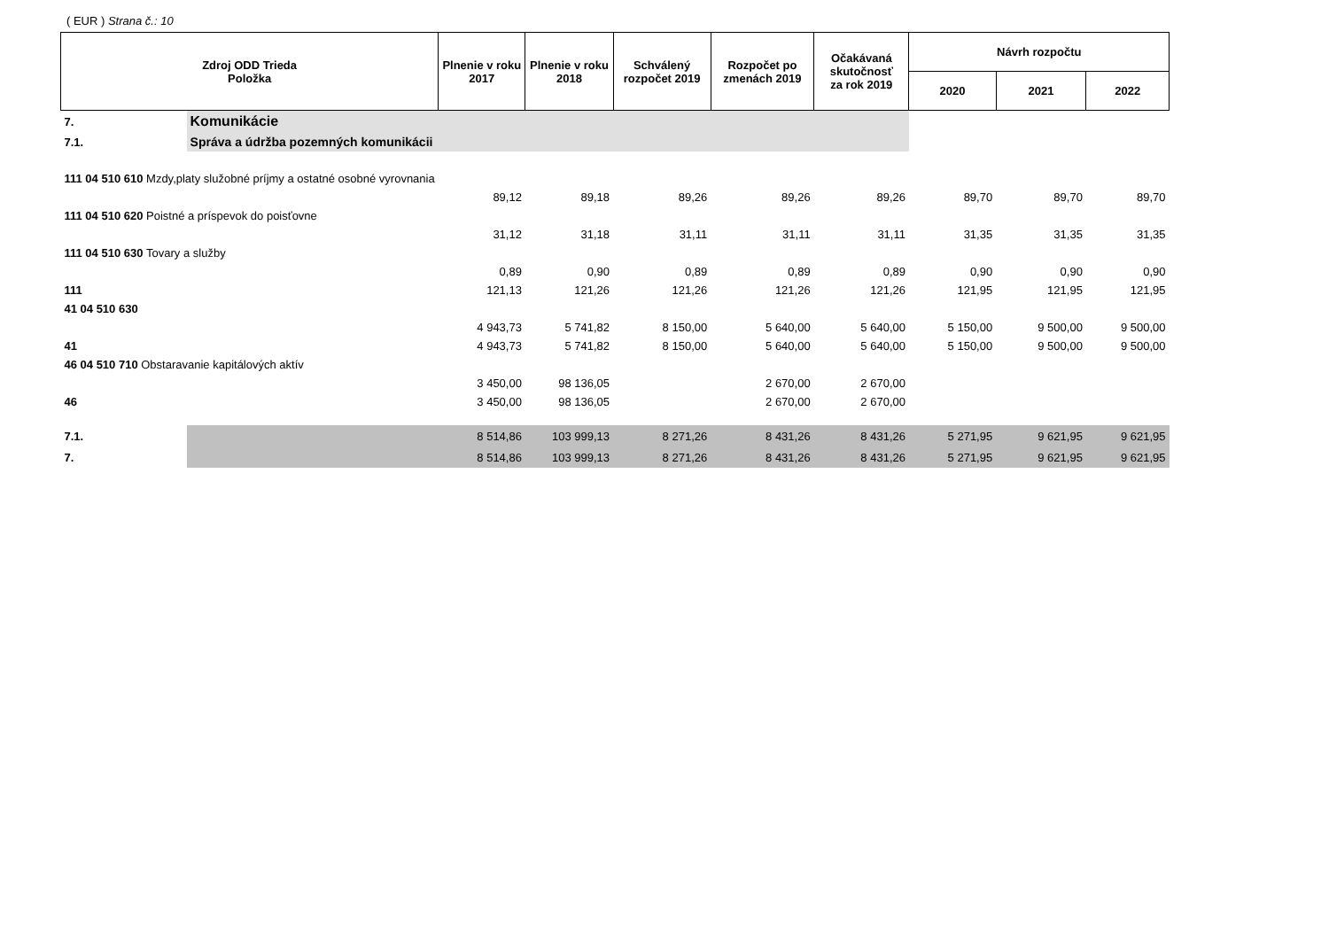( EUR ) Strana č.: 10
| Zdroj ODD Trieda Položka | | Plnenie v roku 2017 | Plnenie v roku 2018 | Schválený rozpočet 2019 | Rozpočet po zmenách 2019 | Očakávaná skutočnosť za rok 2019 | Návrh rozpočtu | | |
| --- | --- | --- | --- | --- | --- | --- | --- | --- | --- |
| | | | | | | | 2020 | 2021 | 2022 |
| 7. | Komunikácie | | | | | | | | |
| 7.1. | Správa a údržba pozemných komunikácii | | | | | | | | |
| 111 04 510 610 Mzdy,platy služobné príjmy a ostatné osobné vyrovnania | | | | | | | | | |
| | | 89,12 | 89,18 | 89,26 | 89,26 | 89,26 | 89,70 | 89,70 | 89,70 |
| 111 04 510 620 Poistné a príspevok do poisťovne | | | | | | | | | |
| | | 31,12 | 31,18 | 31,11 | 31,11 | 31,11 | 31,35 | 31,35 | 31,35 |
| 111 04 510 630 Tovary a služby | | | | | | | | | |
| | | 0,89 | 0,90 | 0,89 | 0,89 | 0,89 | 0,90 | 0,90 | 0,90 |
| 111 | | 121,13 | 121,26 | 121,26 | 121,26 | 121,26 | 121,95 | 121,95 | 121,95 |
| 41 04 510 630 | | | | | | | | | |
| | | 4 943,73 | 5 741,82 | 8 150,00 | 5 640,00 | 5 640,00 | 5 150,00 | 9 500,00 | 9 500,00 |
| 41 | | 4 943,73 | 5 741,82 | 8 150,00 | 5 640,00 | 5 640,00 | 5 150,00 | 9 500,00 | 9 500,00 |
| 46 04 510 710 Obstaravanie kapitálových aktív | | | | | | | | | |
| | | 3 450,00 | 98 136,05 | | 2 670,00 | 2 670,00 | | | |
| 46 | | 3 450,00 | 98 136,05 | | 2 670,00 | 2 670,00 | | | |
| 7.1. | | 8 514,86 | 103 999,13 | 8 271,26 | 8 431,26 | 8 431,26 | 5 271,95 | 9 621,95 | 9 621,95 |
| 7. | | 8 514,86 | 103 999,13 | 8 271,26 | 8 431,26 | 8 431,26 | 5 271,95 | 9 621,95 | 9 621,95 |